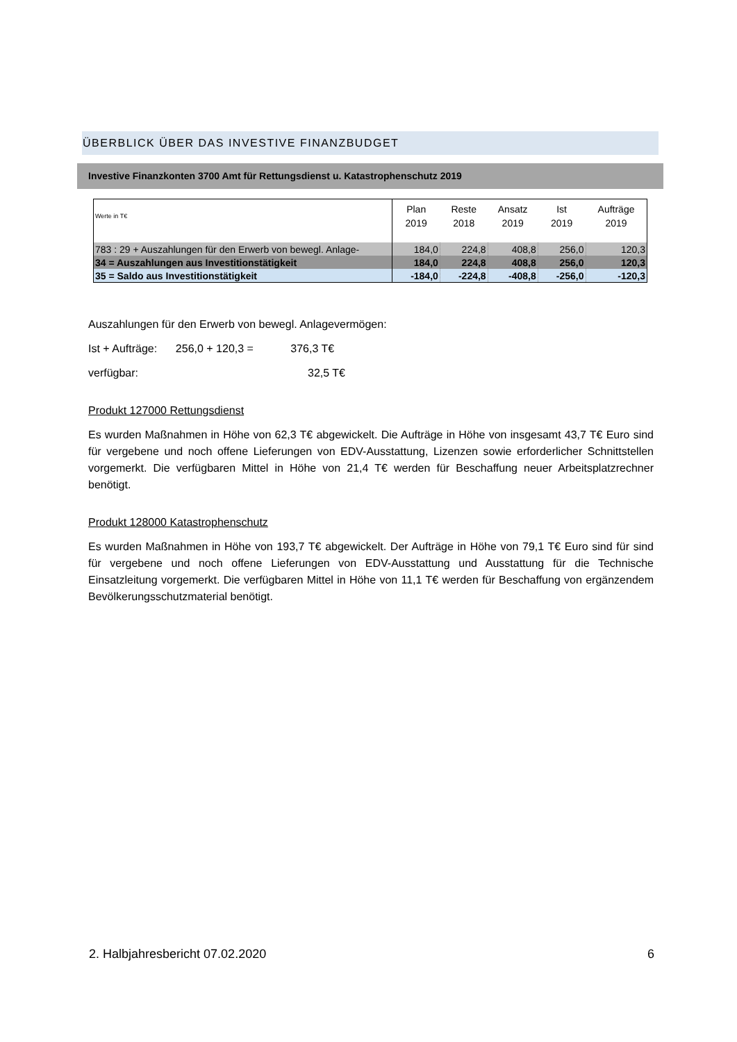ÜBERBLICK ÜBER DAS INVESTIVE FINANZBUDGET
Investive Finanzkonten 3700 Amt für Rettungsdienst u. Katastrophenschutz 2019
| Werte in T€ | Plan 2019 | Reste 2018 | Ansatz 2019 | Ist 2019 | Aufträge 2019 |
| --- | --- | --- | --- | --- | --- |
| 783 : 29 + Auszahlungen für den Erwerb von bewegl. Anlage- | 184,0 | 224,8 | 408,8 | 256,0 | 120,3 |
| 34 = Auszahlungen aus Investitionstätigkeit | 184,0 | 224,8 | 408,8 | 256,0 | 120,3 |
| 35 = Saldo aus Investitionstätigkeit | -184,0 | -224,8 | -408,8 | -256,0 | -120,3 |
Auszahlungen für den Erwerb von bewegl. Anlagevermögen:
Ist + Aufträge: 256,0 + 120,3 = 376,3 T€
verfügbar: 32,5 T€
Produkt 127000 Rettungsdienst
Es wurden Maßnahmen in Höhe von 62,3 T€ abgewickelt. Die Aufträge in Höhe von insgesamt 43,7 T€ Euro sind für vergebene und noch offene Lieferungen von EDV-Ausstattung, Lizenzen sowie erforderlicher Schnittstellen vorgemerkt. Die verfügbaren Mittel in Höhe von 21,4 T€ werden für Beschaffung neuer Arbeitsplatzrechner benötigt.
Produkt 128000 Katastrophenschutz
Es wurden Maßnahmen in Höhe von 193,7 T€ abgewickelt. Der Aufträge in Höhe von 79,1 T€ Euro sind für sind für vergebene und noch offene Lieferungen von EDV-Ausstattung und Ausstattung für die Technische Einsatzleitung vorgemerkt. Die verfügbaren Mittel in Höhe von 11,1 T€ werden für Beschaffung von ergänzendem Bevölkerungsschutzmaterial benötigt.
2. Halbjahresbericht 07.02.2020 6